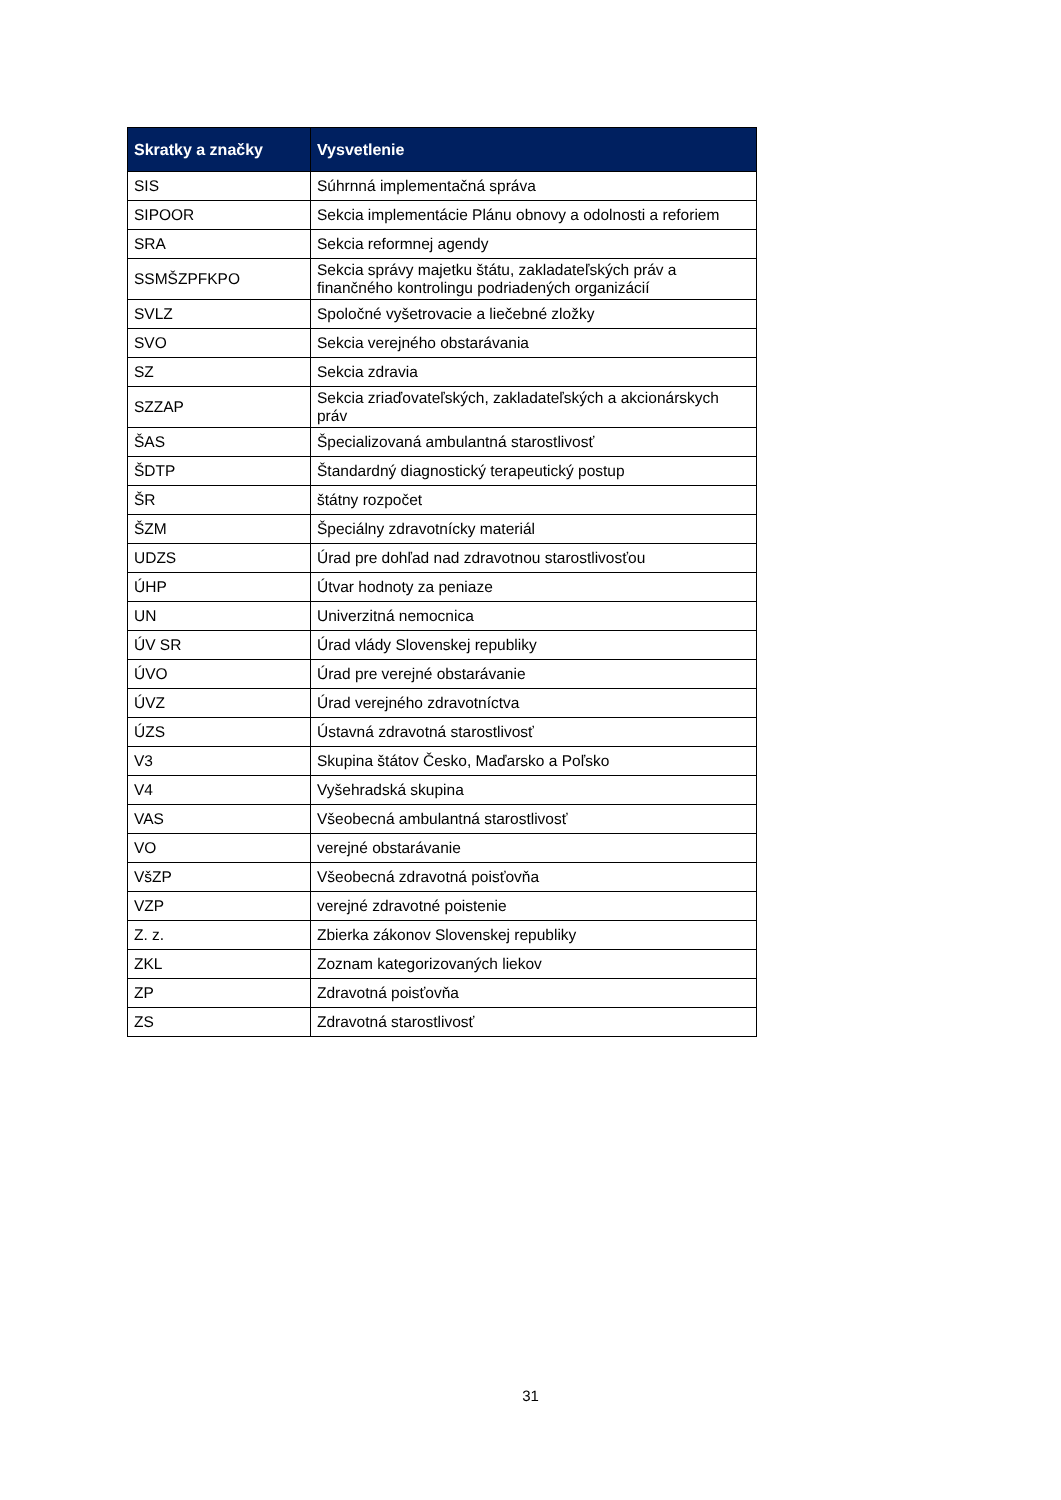| Skratky a značky | Vysvetlenie |
| --- | --- |
| SIS | Súhrnná implementačná správa |
| SIPOOR | Sekcia implementácie Plánu obnovy a odolnosti a reforiem |
| SRA | Sekcia reformnej agendy |
| SSMŠZPFKPO | Sekcia správy majetku štátu, zakladateľských práv a finančného kontrolingu podriadených organizácií |
| SVLZ | Spoločné vyšetrovacie a liečebné zložky |
| SVO | Sekcia verejného obstarávania |
| SZ | Sekcia zdravia |
| SZZAP | Sekcia zriaďovateľských, zakladateľských a akcionárskych práv |
| ŠAS | Špecializovaná ambulantná starostlivosť |
| ŠDTP | Štandardný diagnostický terapeutický postup |
| ŠR | štátny rozpočet |
| ŠZM | Špeciálny zdravotnícky materiál |
| UDZS | Úrad pre dohľad nad zdravotnou starostlivosťou |
| ÚHP | Útvar hodnoty za peniaze |
| UN | Univerzitná nemocnica |
| ÚV SR | Úrad vlády Slovenskej republiky |
| ÚVO | Úrad pre verejné obstarávanie |
| ÚVZ | Úrad verejného zdravotníctva |
| ÚZS | Ústavná zdravotná starostlivosť |
| V3 | Skupina štátov Česko, Maďarsko a Poľsko |
| V4 | Vyšehradská skupina |
| VAS | Všeobecná ambulantná starostlivosť |
| VO | verejné obstarávanie |
| VšZP | Všeobecná zdravotná poisťovňa |
| VZP | verejné zdravotné poistenie |
| Z. z. | Zbierka zákonov Slovenskej republiky |
| ZKL | Zoznam kategorizovaných liekov |
| ZP | Zdravotná poisťovňa |
| ZS | Zdravotná starostlivosť |
31